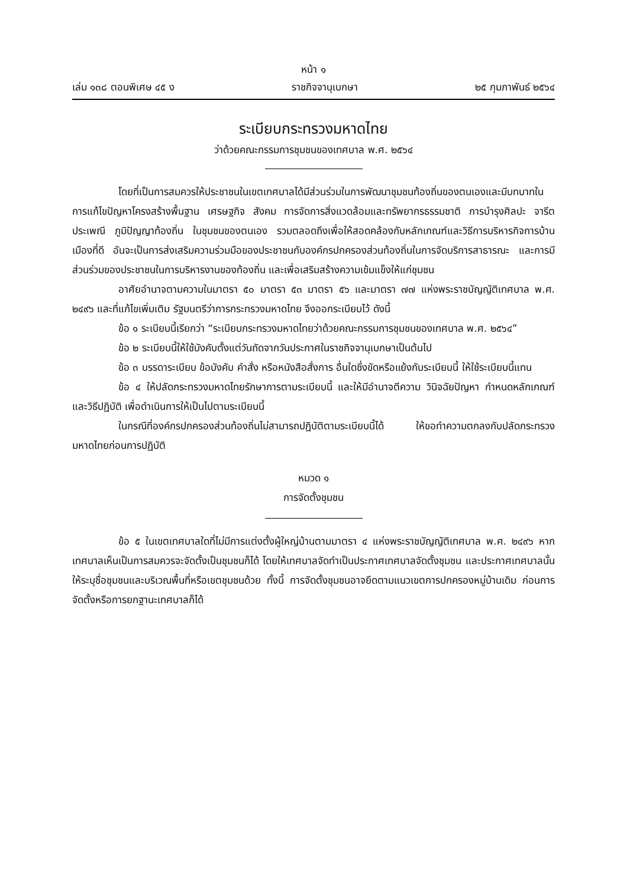หน้า ๑
เล่ม ๑๓๘ ตอนพิเศษ ๔๕ ง ราชกิจจานุเบกษา ๒๕ กุมภาพันธ์ ๒๕๖๔
ระเบียบกระทรวงมหาดไทย
ว่าด้วยคณะกรรมการชุมชนของเทศบาล พ.ศ. ๒๕๖๔
โดยที่เป็นการสมควรให้ประชาชนในเขตเทศบาลได้มีส่วนร่วมในการพัฒนาชุมชนท้องถิ่นของตนเองและมีบทบาทในการแก้ไขปัญหาโครงสร้างพื้นฐาน เศรษฐกิจ สังคม การจัดการสิ่งแวดล้อมและทรัพยากรธรรมชาติ การบำรุงศิลปะ จารีตประเพณี ภูมิปัญญาท้องถิ่น ในชุมชนของตนเอง รวมตลอดถึงเพื่อให้สอดคล้องกับหลักเกณฑ์และวิธีการบริหารกิจการบ้านเมืองที่ดี อันจะเป็นการส่งเสริมความร่วมมือของประชาชนกับองค์กรปกครองส่วนท้องถิ่นในการจัดบริการสาธารณะ และการมีส่วนร่วมของประชาชนในการบริหารงานของท้องถิ่น และเพื่อเสริมสร้างความเข้มแข็งให้แก่ชุมชน
อาศัยอำนาจตามความในมาตรา ๕๐ มาตรา ๕๓ มาตรา ๕๖ และมาตรา ๗๗ แห่งพระราชบัญญัติเทศบาล พ.ศ. ๒๔๙๖ และที่แก้ไขเพิ่มเติม รัฐมนตรีว่าการกระทรวงมหาดไทย จึงออกระเบียบไว้ ดังนี้
ข้อ ๑ ระเบียบนี้เรียกว่า “ระเบียบกระทรวงมหาดไทยว่าด้วยคณะกรรมการชุมชนของเทศบาล พ.ศ. ๒๕๖๔”
ข้อ ๒ ระเบียบนี้ให้ใช้บังคับตั้งแต่วันถัดจากวันประกาศในราชกิจจานุเบกษาเป็นต้นไป
ข้อ ๓ บรรดาระเบียบ ข้อบังคับ คำสั่ง หรือหนังสือสั่งการ อื่นใดซึ่งขัดหรือแย้งกับระเบียบนี้ ให้ใช้ระเบียบนี้แทน
ข้อ ๔ ให้ปลัดกระทรวงมหาดไทยรักษาการตามระเบียบนี้ และให้มีอำนาจตีความ วินิจฉัยปัญหา กำหนดหลักเกณฑ์ และวิธีปฏิบัติ เพื่อดำเนินการให้เป็นไปตามระเบียบนี้
ในกรณีที่องค์กรปกครองส่วนท้องถิ่นไม่สามารถปฏิบัติตามระเบียบนี้ได้ ให้ขอทำความตกลงกับปลัดกระทรวงมหาดไทยก่อนการปฏิบัติ
หมวด ๑
การจัดตั้งชุมชน
ข้อ ๕ ในเขตเทศบาลใดที่ไม่มีการแต่งตั้งผู้ใหญ่บ้านตามมาตรา ๔ แห่งพระราชบัญญัติเทศบาล พ.ศ. ๒๔๙๖ หากเทศบาลเห็นเป็นการสมควรจะจัดตั้งเป็นชุมชนก็ได้ โดยให้เทศบาลจัดทำเป็นประกาศเทศบาลจัดตั้งชุมชน และประกาศเทศบาลนั้นให้ระบุชื่อชุมชนและบริเวณพื้นที่หรือเขตชุมชนด้วย ทั้งนี้ การจัดตั้งชุมชนอาจยึดตามแนวเขตการปกครองหมู่บ้านเดิม ก่อนการจัดตั้งหรือการยกฐานะเทศบาลก็ได้